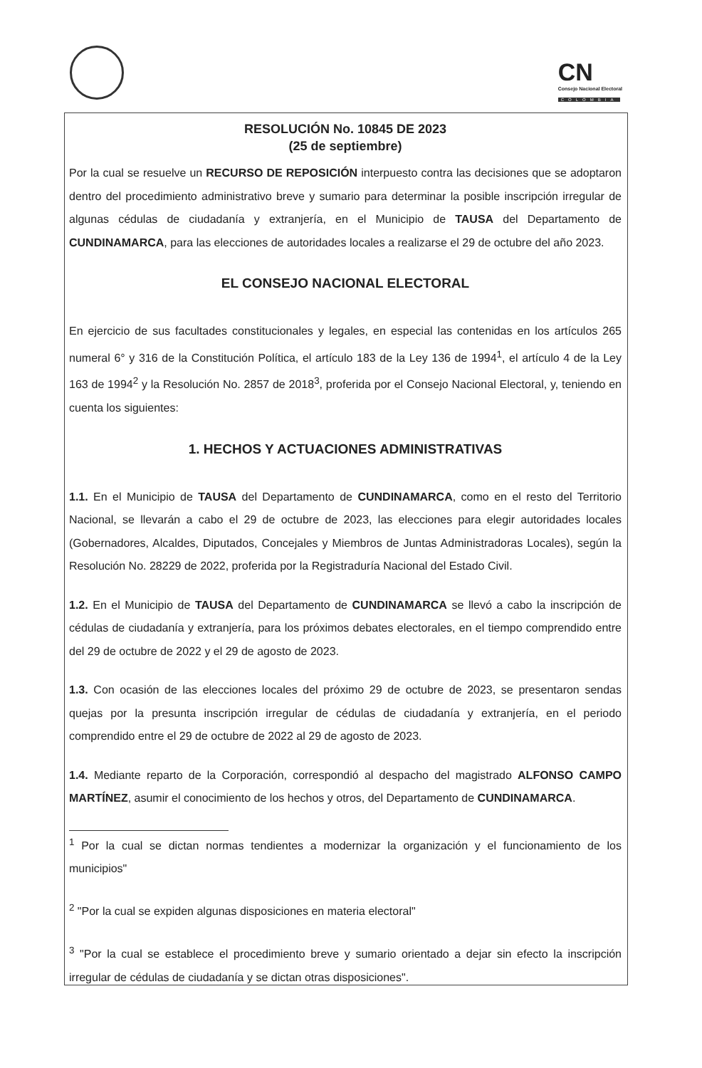CN
Consejo Nacional Electoral
COLOMBIA
RESOLUCIÓN No. 10845 DE 2023
(25 de septiembre)
Por la cual se resuelve un RECURSO DE REPOSICIÓN interpuesto contra las decisiones que se adoptaron dentro del procedimiento administrativo breve y sumario para determinar la posible inscripción irregular de algunas cédulas de ciudadanía y extranjería, en el Municipio de TAUSA del Departamento de CUNDINAMARCA, para las elecciones de autoridades locales a realizarse el 29 de octubre del año 2023.
EL CONSEJO NACIONAL ELECTORAL
En ejercicio de sus facultades constitucionales y legales, en especial las contenidas en los artículos 265 numeral 6° y 316 de la Constitución Política, el artículo 183 de la Ley 136 de 1994<sup>1</sup>, el artículo 4 de la Ley 163 de 1994<sup>2</sup> y la Resolución No. 2857 de 2018<sup>3</sup>, proferida por el Consejo Nacional Electoral, y, teniendo en cuenta los siguientes:
1. HECHOS Y ACTUACIONES ADMINISTRATIVAS
1.1. En el Municipio de TAUSA del Departamento de CUNDINAMARCA, como en el resto del Territorio Nacional, se llevarán a cabo el 29 de octubre de 2023, las elecciones para elegir autoridades locales (Gobernadores, Alcaldes, Diputados, Concejales y Miembros de Juntas Administradoras Locales), según la Resolución No. 28229 de 2022, proferida por la Registraduría Nacional del Estado Civil.
1.2. En el Municipio de TAUSA del Departamento de CUNDINAMARCA se llevó a cabo la inscripción de cédulas de ciudadanía y extranjería, para los próximos debates electorales, en el tiempo comprendido entre del 29 de octubre de 2022 y el 29 de agosto de 2023.
1.3. Con ocasión de las elecciones locales del próximo 29 de octubre de 2023, se presentaron sendas quejas por la presunta inscripción irregular de cédulas de ciudadanía y extranjería, en el periodo comprendido entre el 29 de octubre de 2022 al 29 de agosto de 2023.
1.4. Mediante reparto de la Corporación, correspondió al despacho del magistrado ALFONSO CAMPO MARTÍNEZ, asumir el conocimiento de los hechos y otros, del Departamento de CUNDINAMARCA.
<sup>1</sup> Por la cual se dictan normas tendientes a modernizar la organización y el funcionamiento de los municipios"
<sup>2</sup> "Por la cual se expiden algunas disposiciones en materia electoral"
<sup>3</sup> "Por la cual se establece el procedimiento breve y sumario orientado a dejar sin efecto la inscripción irregular de cédulas de ciudadanía y se dictan otras disposiciones".